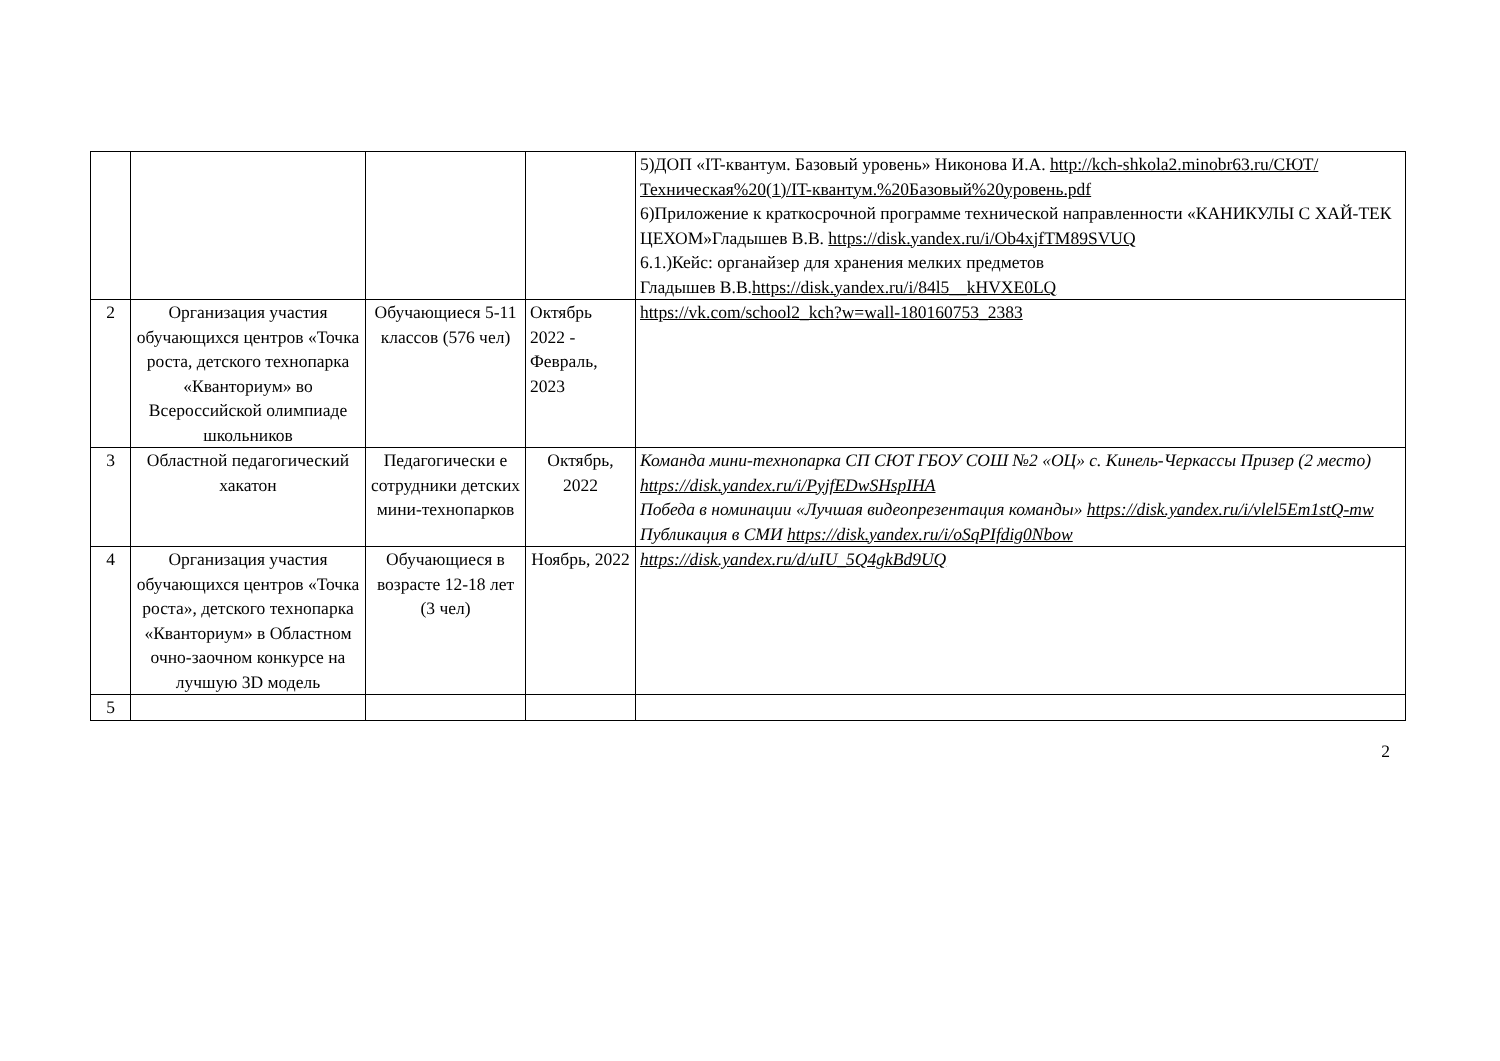| | | | | 5)ДОП «IT-квантум. Базовый уровень» Никонова И.А. http://kch-shkola2.minobr63.ru/СЮТ/Техническая%20(1)/IT-квантум.%20Базовый%20уровень.pdf 6)Приложение к краткосрочной программе технической направленности «КАНИКУЛЫ С ХАЙ-ТЕК ЦЕХОМ»Гладышев В.В. https://disk.yandex.ru/i/Ob4xjfTM89SVUQ 6.1.)Кейс: органайзер для хранения мелких предметов Гладышев В.В. https://disk.yandex.ru/i/84l5__kHVXE0LQ |
| 2 | Организация участия обучающихся центров «Точка роста, детского технопарка «Кванториум» во Всероссийской олимпиаде школьников | Обучающиеся 5-11 классов (576 чел) | Октябрь 2022 - Февраль, 2023 | https://vk.com/school2_kch?w=wall-180160753_2383 |
| 3 | Областной педагогический хакатон | Педагогически е сотрудники детских мини-технопарков | Октябрь, 2022 | Команда мини-технопарка СП СЮТ ГБОУ СОШ №2 «ОЦ» с. Кинель-Черкассы Призер (2 место) https://disk.yandex.ru/i/PyjfEDwSHspIHA Победа в номинации «Лучшая видеопрезентация команды» https://disk.yandex.ru/i/vlel5Em1stQ-mw Публикация в СМИ https://disk.yandex.ru/i/oSqPIfdig0Nbow |
| 4 | Организация участия обучающихся центров «Точка роста», детского технопарка «Кванториум» в Областном очно-заочном конкурсе на лучшую 3D модель | Обучающиеся в возрасте 12-18 лет (3 чел) | Ноябрь, 2022 | https://disk.yandex.ru/d/uIU_5Q4gkBd9UQ |
| 5 | | | | |
2